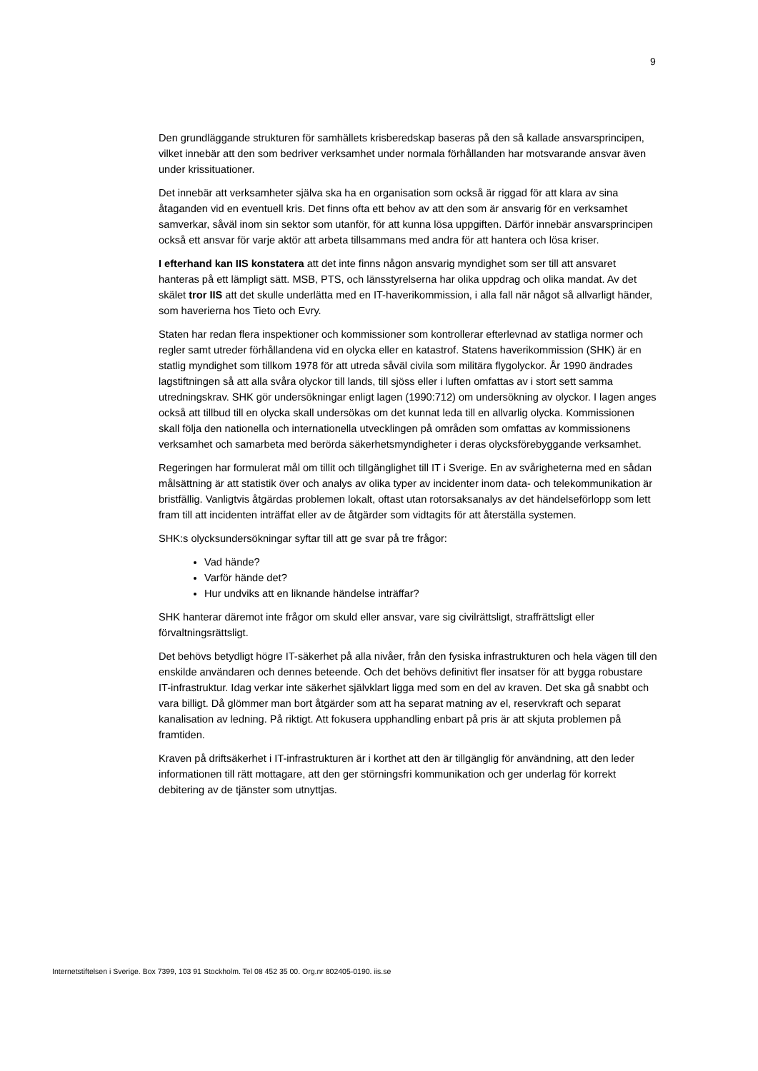9
Den grundläggande strukturen för samhällets krisberedskap baseras på den så kallade ansvarsprincipen, vilket innebär att den som bedriver verksamhet under normala förhållanden har motsvarande ansvar även under krissituationer.
Det innebär att verksamheter själva ska ha en organisation som också är riggad för att klara av sina åtaganden vid en eventuell kris. Det finns ofta ett behov av att den som är ansvarig för en verksamhet samverkar, såväl inom sin sektor som utanför, för att kunna lösa uppgiften. Därför innebär ansvarsprincipen också ett ansvar för varje aktör att arbeta tillsammans med andra för att hantera och lösa kriser.
I efterhand kan IIS konstatera att det inte finns någon ansvarig myndighet som ser till att ansvaret hanteras på ett lämpligt sätt. MSB, PTS, och länsstyrelserna har olika uppdrag och olika mandat. Av det skälet tror IIS att det skulle underlätta med en IT-haverikommission, i alla fall när något så allvarligt händer, som haverierna hos Tieto och Evry.
Staten har redan flera inspektioner och kommissioner som kontrollerar efterlevnad av statliga normer och regler samt utreder förhållandena vid en olycka eller en katastrof. Statens haverikommission (SHK) är en statlig myndighet som tillkom 1978 för att utreda såväl civila som militära flygolyckor. År 1990 ändrades lagstiftningen så att alla svåra olyckor till lands, till sjöss eller i luften omfattas av i stort sett samma utredningskrav. SHK gör undersökningar enligt lagen (1990:712) om undersökning av olyckor. I lagen anges också att tillbud till en olycka skall undersökas om det kunnat leda till en allvarlig olycka. Kommissionen skall följa den nationella och internationella utvecklingen på områden som omfattas av kommissionens verksamhet och samarbeta med berörda säkerhetsmyndigheter i deras olycksförebyggande verksamhet.
Regeringen har formulerat mål om tillit och tillgänglighet till IT i Sverige. En av svårigheterna med en sådan målsättning är att statistik över och analys av olika typer av incidenter inom data- och telekommunikation är bristfällig. Vanligtvis åtgärdas problemen lokalt, oftast utan rotorsaksanalys av det händelseförlopp som lett fram till att incidenten inträffat eller av de åtgärder som vidtagits för att återställa systemen.
SHK:s olycksundersökningar syftar till att ge svar på tre frågor:
Vad hände?
Varför hände det?
Hur undviks att en liknande händelse inträffar?
SHK hanterar däremot inte frågor om skuld eller ansvar, vare sig civilrättsligt, straffrättsligt eller förvaltningsrättsligt.
Det behövs betydligt högre IT-säkerhet på alla nivåer, från den fysiska infrastrukturen och hela vägen till den enskilde användaren och dennes beteende. Och det behövs definitivt fler insatser för att bygga robustare IT-infrastruktur. Idag verkar inte säkerhet självklart ligga med som en del av kraven. Det ska gå snabbt och vara billigt. Då glömmer man bort åtgärder som att ha separat matning av el, reservkraft och separat kanalisation av ledning. På riktigt. Att fokusera upphandling enbart på pris är att skjuta problemen på framtiden.
Kraven på driftsäkerhet i IT-infrastrukturen är i korthet att den är tillgänglig för användning, att den leder informationen till rätt mottagare, att den ger störningsfri kommunikation och ger underlag för korrekt debitering av de tjänster som utnyttjas.
Internetstiftelsen i Sverige. Box 7399, 103 91 Stockholm. Tel 08 452 35 00. Org.nr 802405-0190. iis.se